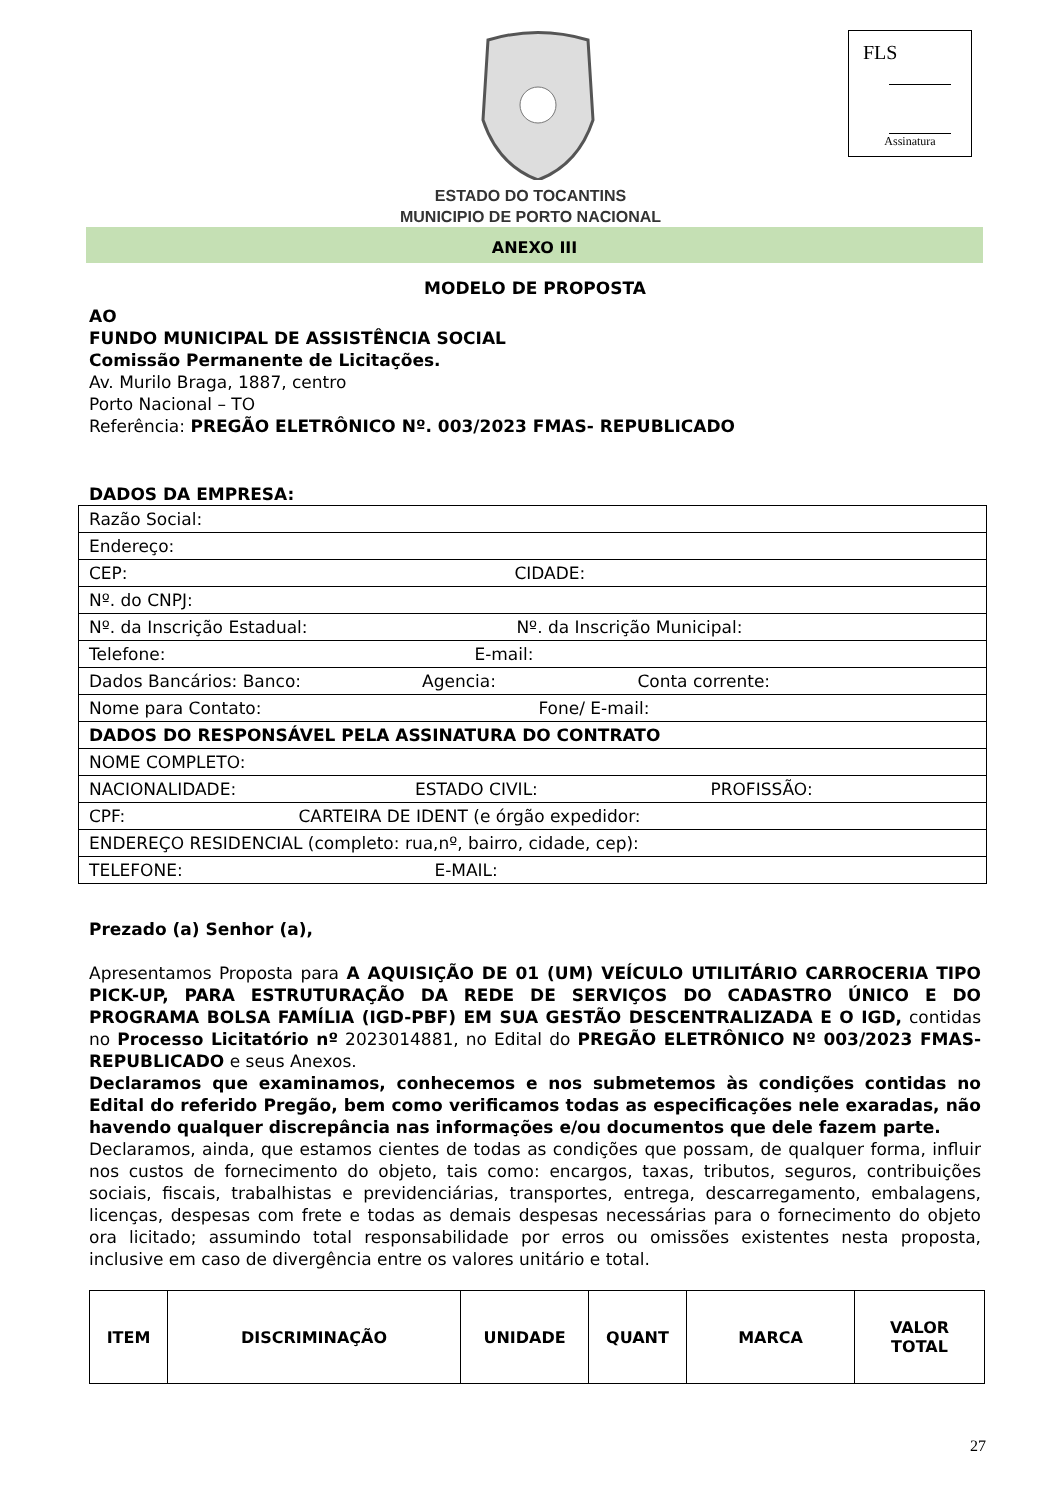FLS
Assinatura
ESTADO DO TOCANTINS
MUNICIPIO DE PORTO NACIONAL
ANEXO III
MODELO DE PROPOSTA
AO
FUNDO MUNICIPAL DE ASSISTÊNCIA SOCIAL
Comissão Permanente de Licitações.
Av. Murilo Braga, 1887, centro
Porto Nacional – TO
Referência: PREGÃO ELETRÔNICO Nº. 003/2023 FMAS- REPUBLICADO
DADOS DA EMPRESA:
| Razão Social: |
| Endereço: |
| CEP: CIDADE: |
| Nº. do CNPJ: |
| Nº. da Inscrição Estadual: Nº. da Inscrição Municipal: |
| Telefone: E-mail: |
| Dados Bancários: Banco: Agencia: Conta corrente: |
| Nome para Contato: Fone/ E-mail: |
| DADOS DO RESPONSÁVEL PELA ASSINATURA DO CONTRATO |
| NOME COMPLETO: |
| NACIONALIDADE: ESTADO CIVIL: PROFISSÃO: |
| CPF: CARTEIRA DE IDENT (e órgão expedidor: |
| ENDEREÇO RESIDENCIAL (completo: rua,nº, bairro, cidade, cep): |
| TELEFONE: E-MAIL: |
Prezado (a) Senhor (a),
Apresentamos Proposta para A AQUISIÇÃO DE 01 (UM) VEÍCULO UTILITÁRIO CARROCERIA TIPO PICK-UP, PARA ESTRUTURAÇÃO DA REDE DE SERVIÇOS DO CADASTRO ÚNICO E DO PROGRAMA BOLSA FAMÍLIA (IGD-PBF) EM SUA GESTÃO DESCENTRALIZADA E O IGD, contidas no Processo Licitatório nº 2023014881, no Edital do PREGÃO ELETRÔNICO Nº 003/2023 FMAS- REPUBLICADO e seus Anexos.
Declaramos que examinamos, conhecemos e nos submetemos às condições contidas no Edital do referido Pregão, bem como verificamos todas as especificações nele exaradas, não havendo qualquer discrepância nas informações e/ou documentos que dele fazem parte.
Declaramos, ainda, que estamos cientes de todas as condições que possam, de qualquer forma, influir nos custos de fornecimento do objeto, tais como: encargos, taxas, tributos, seguros, contribuições sociais, fiscais, trabalhistas e previdenciárias, transportes, entrega, descarregamento, embalagens, licenças, despesas com frete e todas as demais despesas necessárias para o fornecimento do objeto ora licitado; assumindo total responsabilidade por erros ou omissões existentes nesta proposta, inclusive em caso de divergência entre os valores unitário e total.
| ITEM | DISCRIMINAÇÃO | UNIDADE | QUANT | MARCA | VALOR TOTAL |
| --- | --- | --- | --- | --- | --- |
27